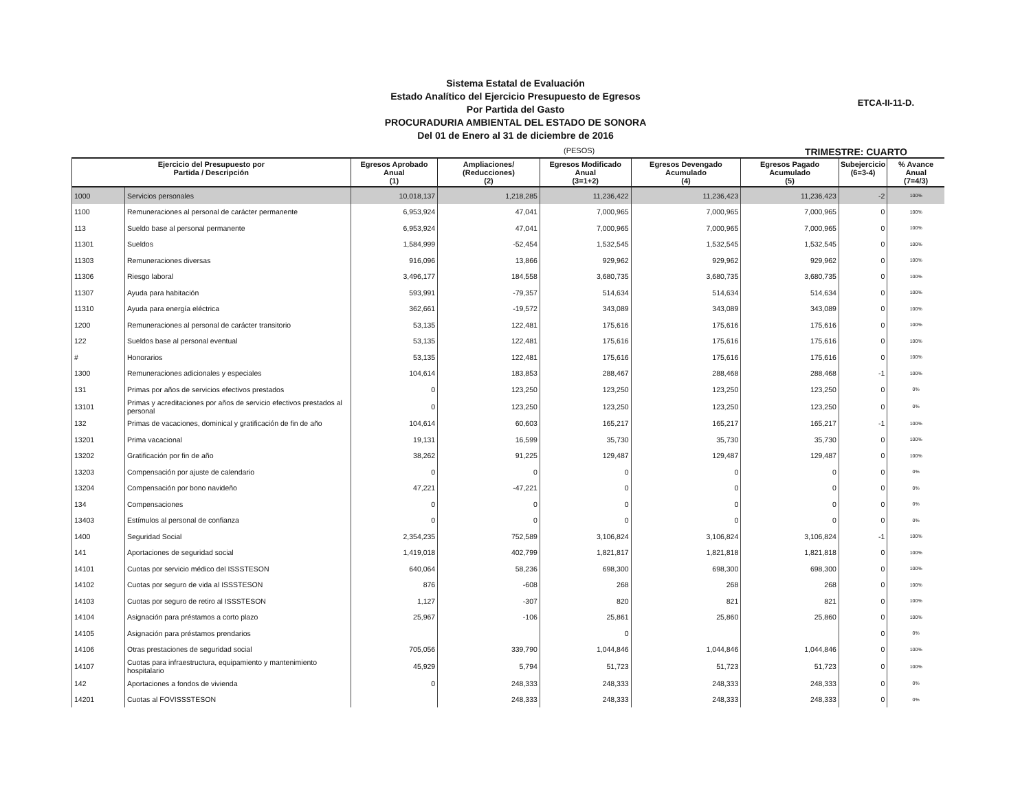Sistema Estatal de Evaluación
Estado Analítico del Ejercicio Presupuesto de Egresos
Por Partida del Gasto
PROCURADURIA AMBIENTAL DEL ESTADO DE SONORA
Del 01 de Enero al 31 de diciembre de 2016
ETCA-II-11-D.
(PESOS) TRIMESTRE: CUARTO
| Ejercicio del Presupuesto por Partida / Descripción | | Egresos Aprobado Anual (1) | Ampliaciones/ (Reducciones) (2) | Egresos Modificado Anual (3=1+2) | Egresos Devengado Acumulado (4) | Egresos Pagado Acumulado (5) | Subejercicio (6=3-4) | % Avance Anual (7=4/3) |
| --- | --- | --- | --- | --- | --- | --- | --- | --- |
| 1000 | Servicios personales | 10,018,137 | 1,218,285 | 11,236,422 | 11,236,423 | 11,236,423 | -2 | 100% |
| 1100 | Remuneraciones al personal de carácter permanente | 6,953,924 | 47,041 | 7,000,965 | 7,000,965 | 7,000,965 | 0 | 100% |
| 113 | Sueldo base al personal permanente | 6,953,924 | 47,041 | 7,000,965 | 7,000,965 | 7,000,965 | 0 | 100% |
| 11301 | Sueldos | 1,584,999 | -52,454 | 1,532,545 | 1,532,545 | 1,532,545 | 0 | 100% |
| 11303 | Remuneraciones diversas | 916,096 | 13,866 | 929,962 | 929,962 | 929,962 | 0 | 100% |
| 11306 | Riesgo laboral | 3,496,177 | 184,558 | 3,680,735 | 3,680,735 | 3,680,735 | 0 | 100% |
| 11307 | Ayuda para habitación | 593,991 | -79,357 | 514,634 | 514,634 | 514,634 | 0 | 100% |
| 11310 | Ayuda para energía eléctrica | 362,661 | -19,572 | 343,089 | 343,089 | 343,089 | 0 | 100% |
| 1200 | Remuneraciones al personal de carácter transitorio | 53,135 | 122,481 | 175,616 | 175,616 | 175,616 | 0 | 100% |
| 122 | Sueldos base al personal eventual | 53,135 | 122,481 | 175,616 | 175,616 | 175,616 | 0 | 100% |
| # | Honorarios | 53,135 | 122,481 | 175,616 | 175,616 | 175,616 | 0 | 100% |
| 1300 | Remuneraciones adicionales y especiales | 104,614 | 183,853 | 288,467 | 288,468 | 288,468 | -1 | 100% |
| 131 | Primas por años de servicios efectivos prestados | 0 | 123,250 | 123,250 | 123,250 | 123,250 | 0 | 0% |
| 13101 | Primas y acreditaciones por años de servicio efectivos prestados al personal | 0 | 123,250 | 123,250 | 123,250 | 123,250 | 0 | 0% |
| 132 | Primas de vacaciones, dominical y gratificación de fin de año | 104,614 | 60,603 | 165,217 | 165,217 | 165,217 | -1 | 100% |
| 13201 | Prima vacacional | 19,131 | 16,599 | 35,730 | 35,730 | 35,730 | 0 | 100% |
| 13202 | Gratificación por fin de año | 38,262 | 91,225 | 129,487 | 129,487 | 129,487 | 0 | 100% |
| 13203 | Compensación por ajuste de calendario | 0 | 0 | 0 | 0 | 0 | 0 | 0% |
| 13204 | Compensación por bono navideño | 47,221 | -47,221 | 0 | 0 | 0 | 0 | 0% |
| 134 | Compensaciones | 0 | 0 | 0 | 0 | 0 | 0 | 0% |
| 13403 | Estímulos al personal de confianza | 0 | 0 | 0 | 0 | 0 | 0 | 0% |
| 1400 | Seguridad Social | 2,354,235 | 752,589 | 3,106,824 | 3,106,824 | 3,106,824 | -1 | 100% |
| 141 | Aportaciones de seguridad social | 1,419,018 | 402,799 | 1,821,817 | 1,821,818 | 1,821,818 | 0 | 100% |
| 14101 | Cuotas por servicio médico del ISSSTESON | 640,064 | 58,236 | 698,300 | 698,300 | 698,300 | 0 | 100% |
| 14102 | Cuotas por seguro de vida al ISSSTESON | 876 | -608 | 268 | 268 | 268 | 0 | 100% |
| 14103 | Cuotas por seguro de retiro al ISSSTESON | 1,127 | -307 | 820 | 821 | 821 | 0 | 100% |
| 14104 | Asignación para préstamos a corto plazo | 25,967 | -106 | 25,861 | 25,860 | 25,860 | 0 | 100% |
| 14105 | Asignación para préstamos prendarios | | | 0 | | | 0 | 0% |
| 14106 | Otras prestaciones de seguridad social | 705,056 | 339,790 | 1,044,846 | 1,044,846 | 1,044,846 | 0 | 100% |
| 14107 | Cuotas para infraestructura, equipamiento y mantenimiento hospitalario | 45,929 | 5,794 | 51,723 | 51,723 | 51,723 | 0 | 100% |
| 142 | Aportaciones a fondos de vivienda | 0 | 248,333 | 248,333 | 248,333 | 248,333 | 0 | 0% |
| 14201 | Cuotas al FOVISSSTESON | | 248,333 | 248,333 | 248,333 | 248,333 | 0 | 0% |